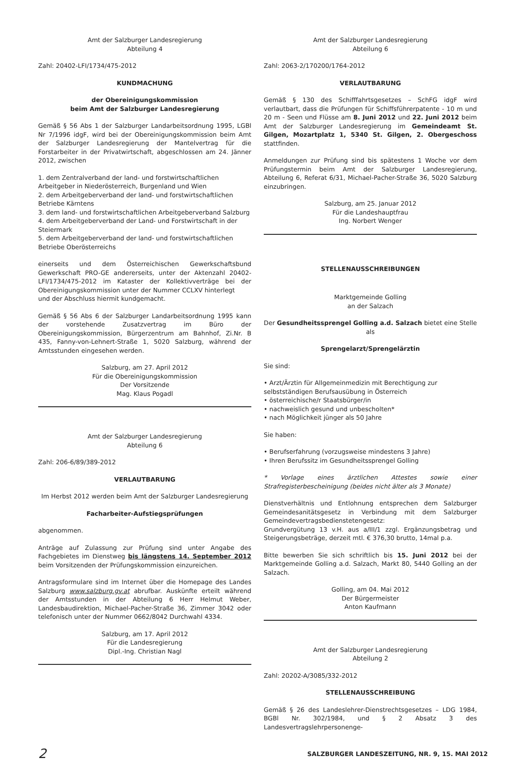Amt der Salzburger Landesregierung
Abteilung 4
Zahl: 20402-LFI/1734/475-2012
KUNDMACHUNG
der Obereinigungskommission
beim Amt der Salzburger Landesregierung
Gemäß § 56 Abs 1 der Salzburger Landarbeitsordnung 1995, LGBl Nr 7/1996 idgF, wird bei der Obereinigungskommission beim Amt der Salzburger Landesregierung der Mantelvertrag für die Forstarbeiter in der Privatwirtschaft, abgeschlossen am 24. Jänner 2012, zwischen
1. dem Zentralverband der land- und forstwirtschaftlichen Arbeitgeber in Niederösterreich, Burgenland und Wien
2. dem Arbeitgeberverband der land- und forstwirtschaftlichen Betriebe Kärntens
3. dem land- und forstwirtschaftlichen Arbeitgeberverband Salzburg
4. dem Arbeitgeberverband der Land- und Forstwirtschaft in der Steiermark
5. dem Arbeitgeberverband der land- und forstwirtschaftlichen Betriebe Oberösterreichs
einerseits und dem Österreichischen Gewerkschaftsbund Gewerkschaft PRO-GE andererseits, unter der Aktenzahl 20402-LFI/1734/475-2012 im Kataster der Kollektivverträge bei der Obereinigungskommission unter der Nummer CCLXV hinterlegt
und der Abschluss hiermit kundgemacht.
Gemäß § 56 Abs 6 der Salzburger Landarbeitsordnung 1995 kann der vorstehende Zusatzvertrag im Büro der Obereinigungskommission, Bürgerzentrum am Bahnhof, Zi.Nr. B 435, Fanny-von-Lehnert-Straße 1, 5020 Salzburg, während der Amtsstunden eingesehen werden.
Salzburg, am 27. April 2012
Für die Obereinigungskommission
Der Vorsitzende
Mag. Klaus Pogadl
Amt der Salzburger Landesregierung
Abteilung 6
Zahl: 206-6/89/389-2012
VERLAUTBARUNG
Im Herbst 2012 werden beim Amt der Salzburger Landesregierung
Facharbeiter-Aufstiegsprüfungen
abgenommen.
Anträge auf Zulassung zur Prüfung sind unter Angabe des Fachgebietes im Dienstweg bis längstens 14. September 2012 beim Vorsitzenden der Prüfungskommission einzureichen.
Antragsformulare sind im Internet über die Homepage des Landes Salzburg www.salzburg.gv.at abrufbar. Auskünfte erteilt während der Amtsstunden in der Abteilung 6 Herr Helmut Weber, Landesbaudirektion, Michael-Pacher-Straße 36, Zimmer 3042 oder telefonisch unter der Nummer 0662/8042 Durchwahl 4334.
Salzburg, am 17. April 2012
Für die Landesregierung
Dipl.-Ing. Christian Nagl
Amt der Salzburger Landesregierung
Abteilung 6
Zahl: 2063-2/170200/1764-2012
VERLAUTBARUNG
Gemäß § 130 des Schifffahrtsgesetzes – SchFG idgF wird verlautbart, dass die Prüfungen für Schiffsführerpatente - 10 m und 20 m - Seen und Flüsse am 8. Juni 2012 und 22. Juni 2012 beim Amt der Salzburger Landesregierung im Gemeindeamt St. Gilgen, Mozartplatz 1, 5340 St. Gilgen, 2. Obergeschoss stattfinden.
Anmeldungen zur Prüfung sind bis spätestens 1 Woche vor dem Prüfungstermin beim Amt der Salzburger Landesregierung, Abteilung 6, Referat 6/31, Michael-Pacher-Straße 36, 5020 Salzburg einzubringen.
Salzburg, am 25. Januar 2012
Für die Landeshauptfrau
Ing. Norbert Wenger
STELLENAUSSCHREIBUNGEN
Marktgemeinde Golling
an der Salzach
Der Gesundheitssprengel Golling a.d. Salzach bietet eine Stelle als
Sprengelarzt/Sprengelärztin
Sie sind:
• Arzt/Ärztin für Allgemeinmedizin mit Berechtigung zur selbstständigen Berufsausübung in Österreich
• österreichische/r Staatsbürger/in
• nachweislich gesund und unbescholten*
• nach Möglichkeit jünger als 50 Jahre
Sie haben:
• Berufserfahrung (vorzugsweise mindestens 3 Jahre)
• Ihren Berufssitz im Gesundheitssprengel Golling
* Vorlage eines ärztlichen Attestes sowie einer Strafregisterbescheinigung (beides nicht älter als 3 Monate)
Dienstverhältnis und Entlohnung entsprechen dem Salzburger Gemeindesanitätsgesetz in Verbindung mit dem Salzburger Gemeindevertragsbedienstetengesetz:
Grundvergütung 13 v.H. aus a/III/1 zzgl. Ergänzungsbetrag und Steigerungsbeträge, derzeit mtl. € 376,30 brutto, 14mal p.a.
Bitte bewerben Sie sich schriftlich bis 15. Juni 2012 bei der Marktgemeinde Golling a.d. Salzach, Markt 80, 5440 Golling an der Salzach.
Golling, am 04. Mai 2012
Der Bürgermeister
Anton Kaufmann
Amt der Salzburger Landesregierung
Abteilung 2
Zahl: 20202-A/3085/332-2012
STELLENAUSSCHREIBUNG
Gemäß § 26 des Landeslehrer-Dienstrechtsgesetzes – LDG 1984, BGBl Nr. 302/1984, und § 2 Absatz 3 des Landesvertragslehrpersonenge-
2 SALZBURGER LANDESZEITUNG, NR. 9, 15. MAI 2012